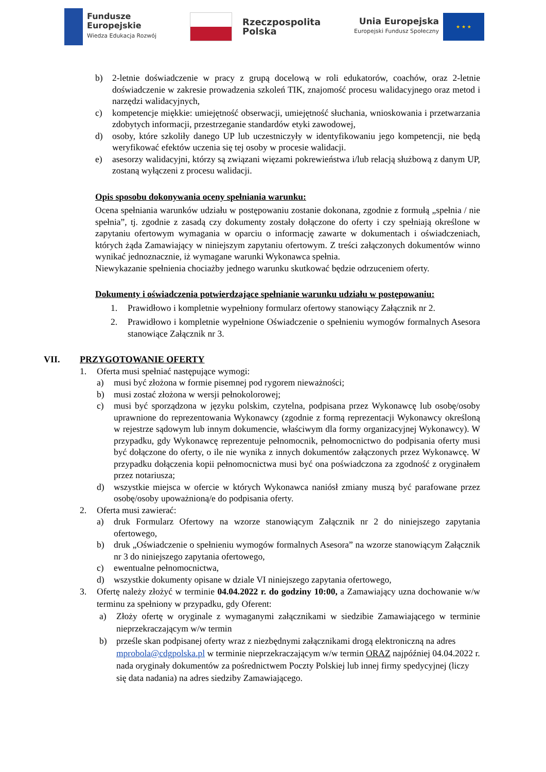Fundusze
Europejskie
Wiedza Edukacja Rozwój
Rzeczpospolita
Polska
Unia Europejska
Europejski Fundusz Społeczny
★ ★ ★
b) 2-letnie doświadczenie w pracy z grupą docelową w roli edukatorów, coachów, oraz 2-letnie doświadczenie w zakresie prowadzenia szkoleń TIK, znajomość procesu walidacyjnego oraz metod i narzędzi walidacyjnych,
c) kompetencje miękkie: umiejętność obserwacji, umiejętność słuchania, wnioskowania i przetwarzania zdobytych informacji, przestrzeganie standardów etyki zawodowej,
d) osoby, które szkoliły danego UP lub uczestniczyły w identyfikowaniu jego kompetencji, nie będą weryfikować efektów uczenia się tej osoby w procesie walidacji.
e) asesorzy walidacyjni, którzy są związani więzami pokrewieństwa i/lub relacją służbową z danym UP, zostaną wyłączeni z procesu walidacji.
Opis sposobu dokonywania oceny spełniania warunku:
Ocena spełniania warunków udziału w postępowaniu zostanie dokonana, zgodnie z formułą „spełnia / nie spełnia”, tj. zgodnie z zasadą czy dokumenty zostały dołączone do oferty i czy spełniają określone w zapytaniu ofertowym wymagania w oparciu o informację zawarte w dokumentach i oświadczeniach, których żąda Zamawiający w niniejszym zapytaniu ofertowym. Z treści załączonych dokumentów winno wynikać jednoznacznie, iż wymagane warunki Wykonawca spełnia.
Niewykazanie spełnienia chociażby jednego warunku skutkować będzie odrzuceniem oferty.
Dokumenty i oświadczenia potwierdzające spełnianie warunku udziału w postępowaniu:
1. Prawidłowo i kompletnie wypełniony formularz ofertowy stanowiący Załącznik nr 2.
2. Prawidłowo i kompletnie wypełnione Oświadczenie o spełnieniu wymogów formalnych Asesora stanowiące Załącznik nr 3.
VII. PRZYGOTOWANIE OFERTY
1. Oferta musi spełniać następujące wymogi:
a) musi być złożona w formie pisemnej pod rygorem nieważności;
b) musi zostać złożona w wersji pełnokolorowej;
c) musi być sporządzona w języku polskim, czytelna, podpisana przez Wykonawcę lub osobę/osoby uprawnione do reprezentowania Wykonawcy (zgodnie z formą reprezentacji Wykonawcy określoną w rejestrze sądowym lub innym dokumencie, właściwym dla formy organizacyjnej Wykonawcy). W przypadku, gdy Wykonawcę reprezentuje pełnomocnik, pełnomocnictwo do podpisania oferty musi być dołączone do oferty, o ile nie wynika z innych dokumentów załączonych przez Wykonawcę. W przypadku dołączenia kopii pełnomocnictwa musi być ona poświadczona za zgodność z oryginałem przez notariusza;
d) wszystkie miejsca w ofercie w których Wykonawca naniósł zmiany muszą być parafowane przez osobę/osoby upoważnioną/e do podpisania oferty.
2. Oferta musi zawierać:
a) druk Formularz Ofertowy na wzorze stanowiącym Załącznik nr 2 do niniejszego zapytania ofertowego,
b) druk „Oświadczenie o spełnieniu wymogów formalnych Asesora” na wzorze stanowiącym Załącznik nr 3 do niniejszego zapytania ofertowego,
c) ewentualne pełnomocnictwa,
d) wszystkie dokumenty opisane w dziale VI niniejszego zapytania ofertowego,
3. Ofertę należy złożyć w terminie 04.04.2022 r. do godziny 10:00, a Zamawiający uzna dochowanie w/w terminu za spełniony w przypadku, gdy Oferent:
a) Złoży ofertę w oryginale z wymaganymi załącznikami w siedzibie Zamawiającego w terminie nieprzekraczającym w/w termin
b) prześle skan podpisanej oferty wraz z niezbędnymi załącznikami drogą elektroniczną na adres mprobola@cdgpolska.pl w terminie nieprzekraczającym w/w termin ORAZ najpóźniej 04.04.2022 r. nada oryginały dokumentów za pośrednictwem Poczty Polskiej lub innej firmy spedycyjnej (liczy się data nadania) na adres siedziby Zamawiającego.